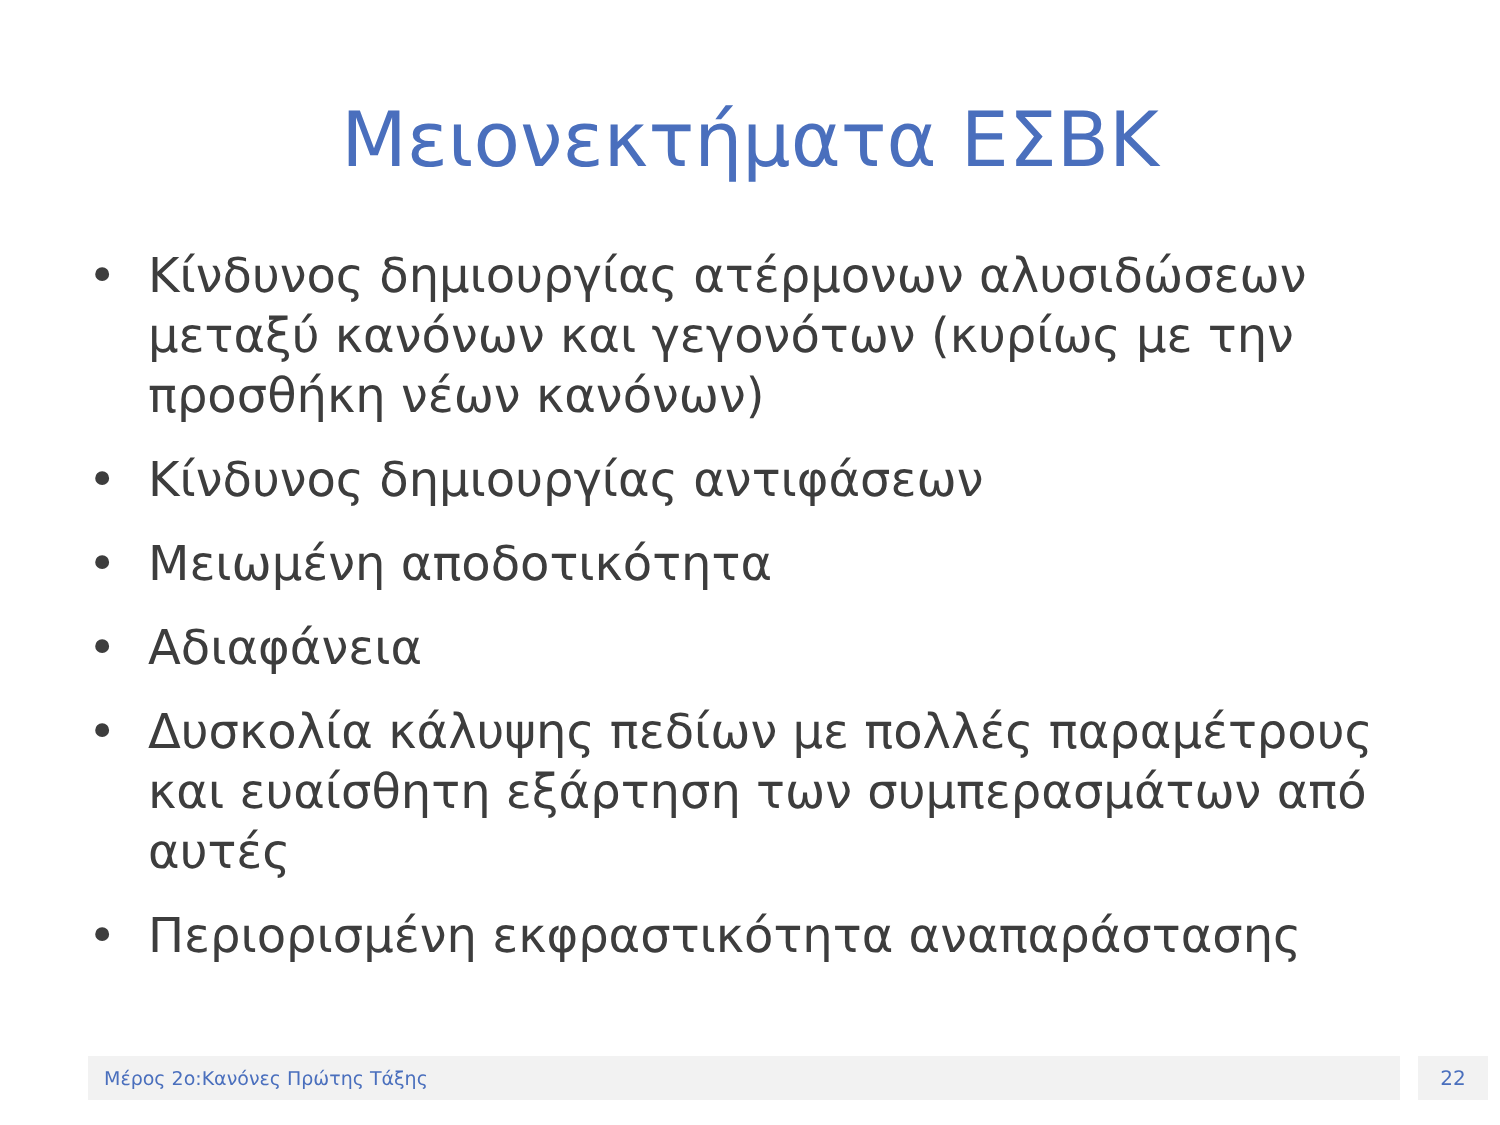Μειονεκτήματα ΕΣΒΚ
• Κίνδυνος δημιουργίας ατέρμονων αλυσιδώσεων μεταξύ κανόνων και γεγονότων (κυρίως με την προσθήκη νέων κανόνων)
• Κίνδυνος δημιουργίας αντιφάσεων
• Μειωμένη αποδοτικότητα
• Αδιαφάνεια
• Δυσκολία κάλυψης πεδίων με πολλές παραμέτρους και ευαίσθητη εξάρτηση των συμπερασμάτων από αυτές
• Περιορισμένη εκφραστικότητα αναπαράστασης
Μέρος 2ο:Κανόνες Πρώτης Τάξης 22